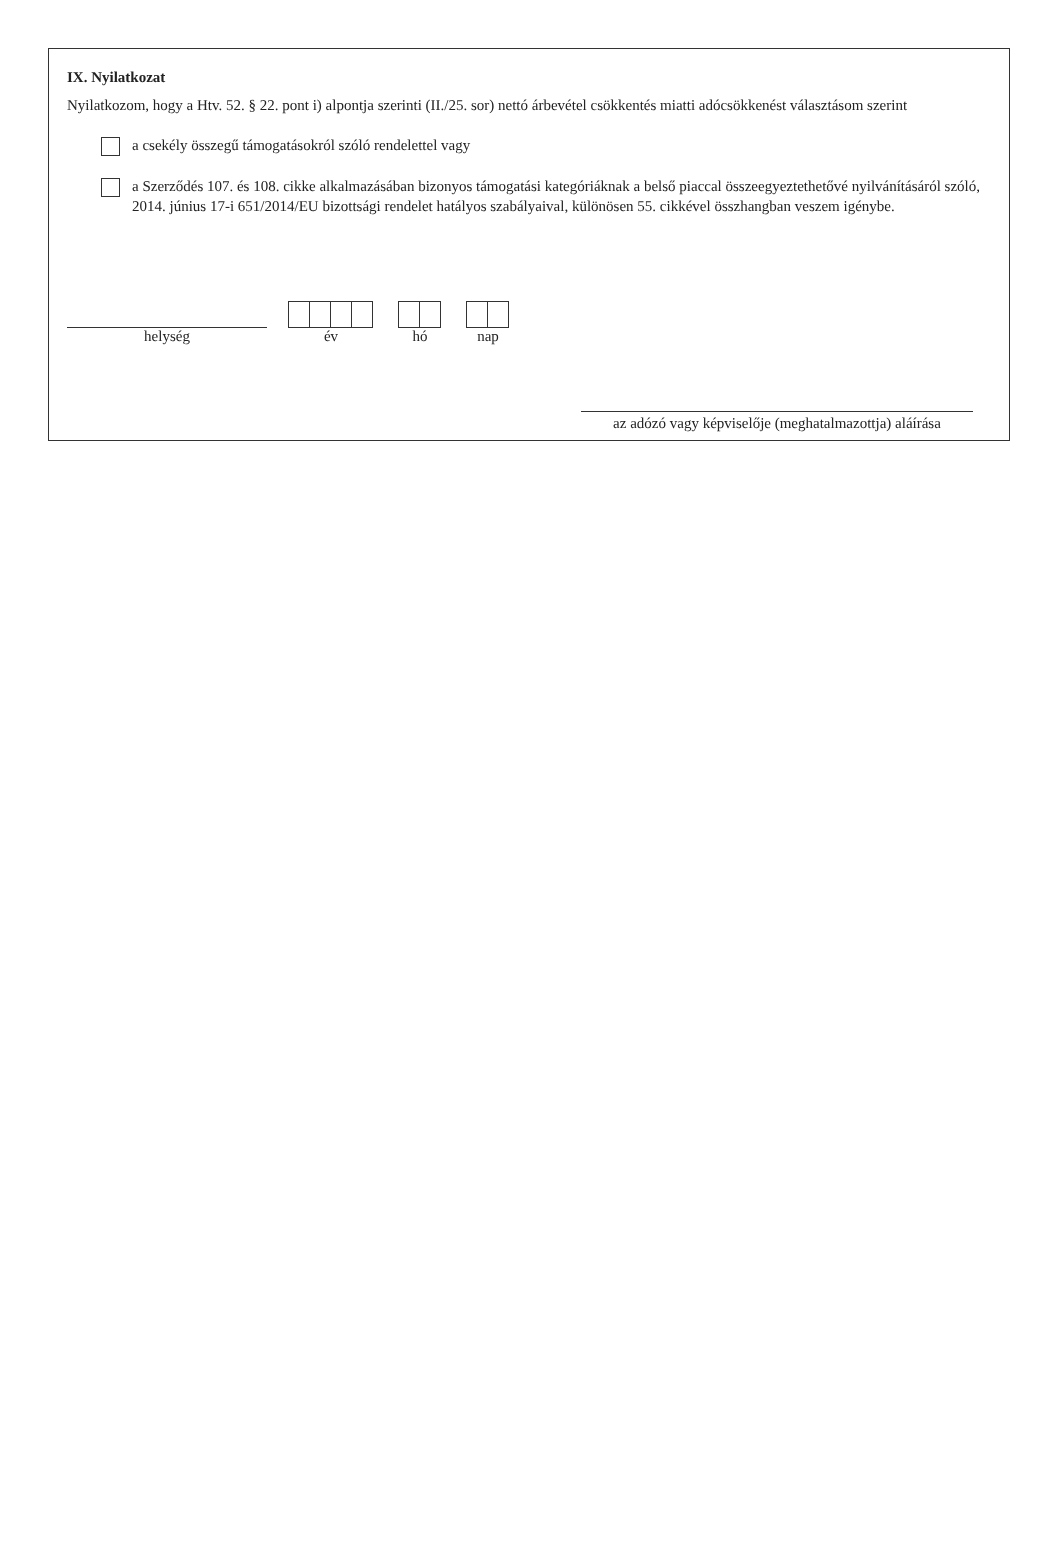IX. Nyilatkozat
Nyilatkozom, hogy a Htv. 52. § 22. pont i) alpontja szerinti (II./25. sor) nettó árbevétel csökkentés miatti adócsökkenést választásom szerint
a csekély összegű támogatásokról szóló rendelettel vagy
a Szerződés 107. és 108. cikke alkalmazásában bizonyos támogatási kategóriáknak a belső piaccal összeegyeztethetővé nyilvánításáról szóló, 2014. június 17-i 651/2014/EU bizottsági rendelet hatályos szabályaival, különösen 55. cikkével összhangban veszem igénybe.
helység
év
hó
nap
az adózó vagy képviselője (meghatalmazottja) aláírása